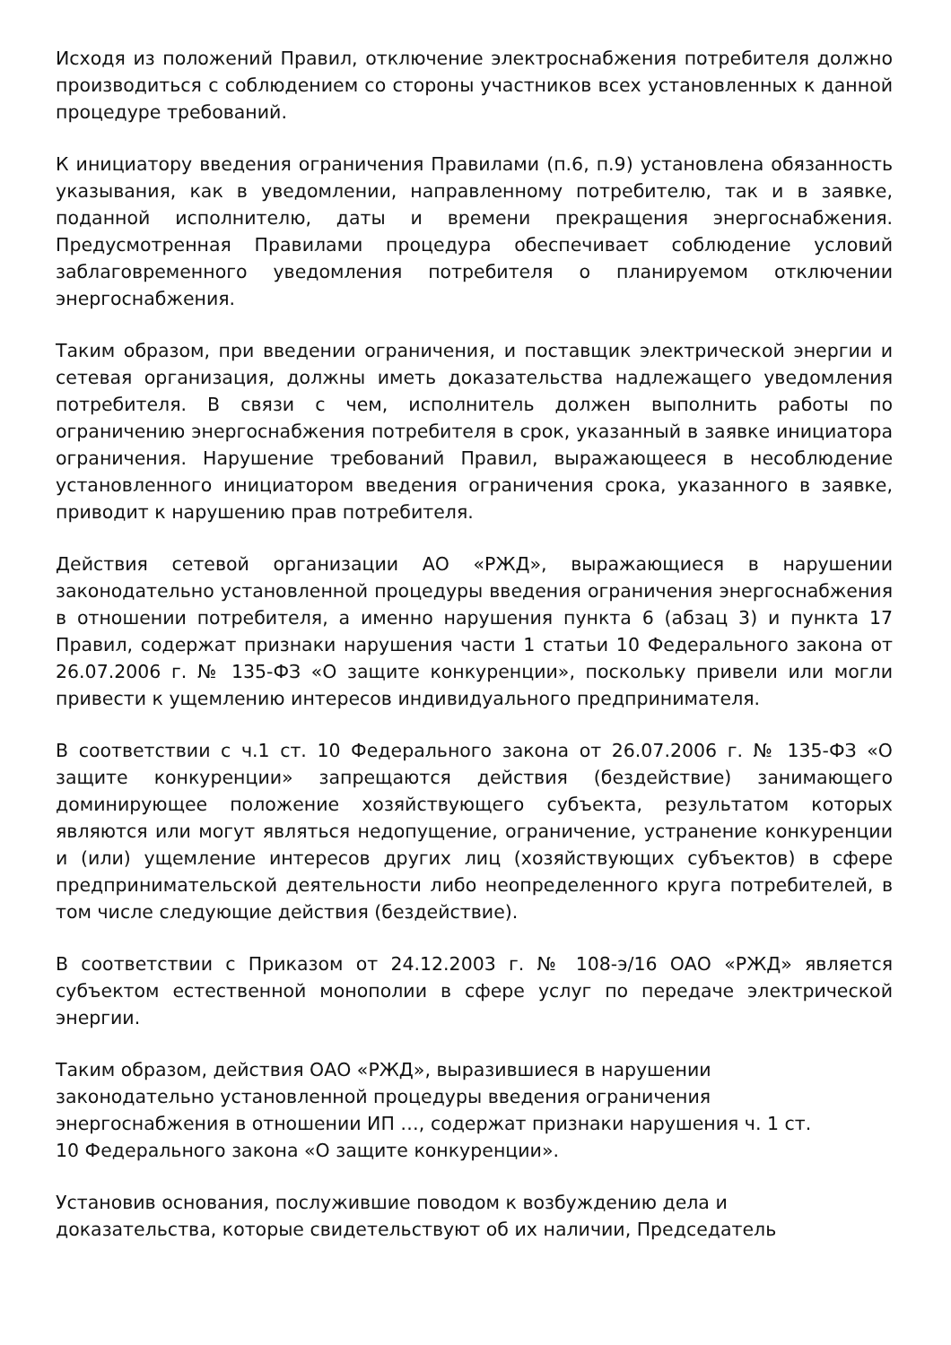Исходя из положений Правил, отключение электроснабжения потребителя должно производиться с соблюдением со стороны участников всех установленных к данной процедуре требований.
К инициатору введения ограничения Правилами (п.6, п.9) установлена обязанность указывания, как в уведомлении, направленному потребителю, так и в заявке, поданной исполнителю, даты и времени прекращения энергоснабжения. Предусмотренная Правилами процедура обеспечивает соблюдение условий заблаговременного уведомления потребителя о планируемом отключении энергоснабжения.
Таким образом, при введении ограничения, и поставщик электрической энергии и сетевая организация, должны иметь доказательства надлежащего уведомления потребителя. В связи с чем, исполнитель должен выполнить работы по ограничению энергоснабжения потребителя в срок, указанный в заявке инициатора ограничения. Нарушение требований Правил, выражающееся в несоблюдение установленного инициатором введения ограничения срока, указанного в заявке, приводит к нарушению прав потребителя.
Действия сетевой организации АО «РЖД», выражающиеся в нарушении законодательно установленной процедуры введения ограничения энергоснабжения в отношении потребителя, а именно нарушения пункта 6 (абзац 3) и пункта 17 Правил, содержат признаки нарушения части 1 статьи 10 Федерального закона от 26.07.2006 г. № 135-ФЗ «О защите конкуренции», поскольку привели или могли привести к ущемлению интересов индивидуального предпринимателя.
В соответствии с ч.1 ст. 10 Федерального закона от 26.07.2006 г. № 135-ФЗ «О защите конкуренции» запрещаются действия (бездействие) занимающего доминирующее положение хозяйствующего субъекта, результатом которых являются или могут являться недопущение, ограничение, устранение конкуренции и (или) ущемление интересов других лиц (хозяйствующих субъектов) в сфере предпринимательской деятельности либо неопределенного круга потребителей, в том числе следующие действия (бездействие).
В соответствии с Приказом от 24.12.2003 г. № 108-э/16 ОАО «РЖД» является субъектом естественной монополии в сфере услуг по передаче электрической энергии.
Таким образом, действия ОАО «РЖД», выразившиеся в нарушении
законодательно установленной процедуры введения ограничения
энергоснабжения в отношении ИП …, содержат признаки нарушения ч. 1 ст.
10 Федерального закона «О защите конкуренции».
Установив основания, послужившие поводом к возбуждению дела и
доказательства, которые свидетельствуют об их наличии, Председатель